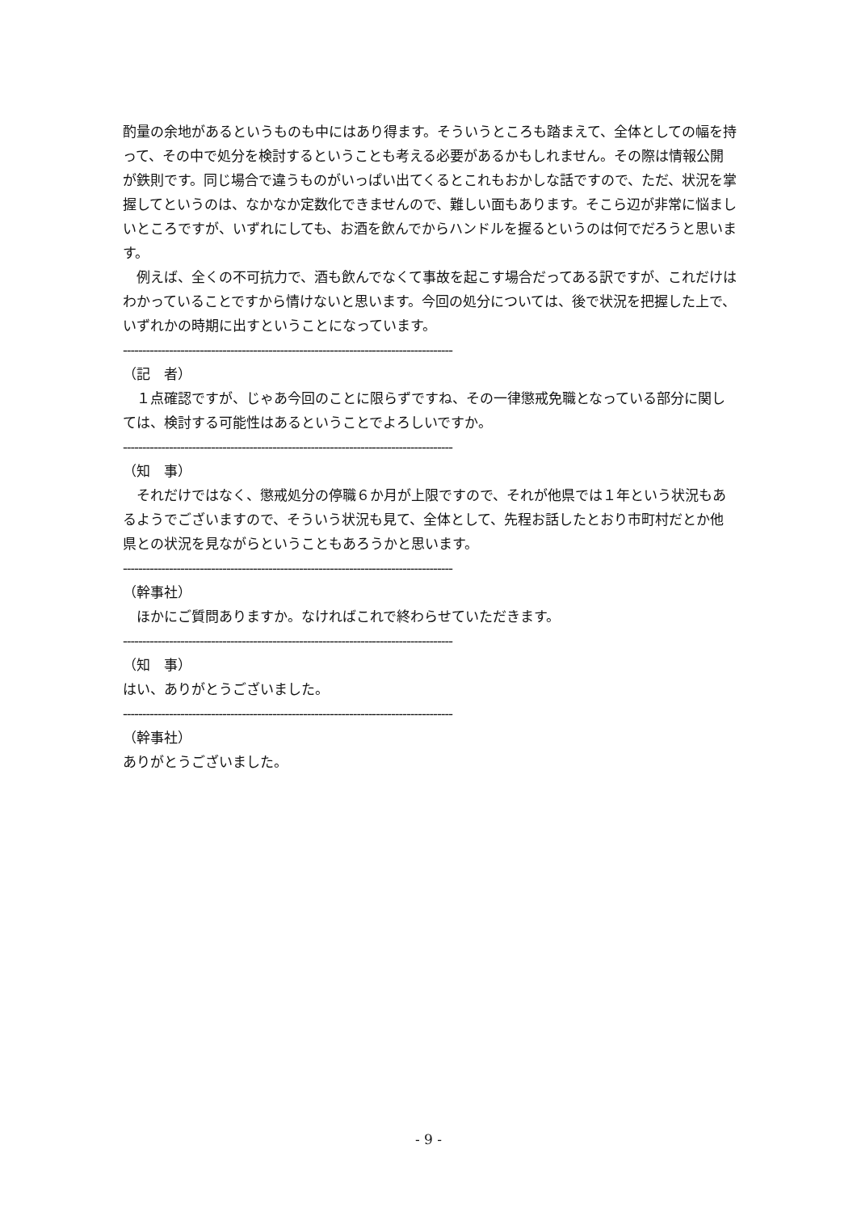酌量の余地があるというものも中にはあり得ます。そういうところも踏まえて、全体としての幅を持って、その中で処分を検討するということも考える必要があるかもしれません。その際は情報公開が鉄則です。同じ場合で違うものがいっぱい出てくるとこれもおかしな話ですので、ただ、状況を掌握してというのは、なかなか定数化できませんので、難しい面もあります。そこら辺が非常に悩ましいところですが、いずれにしても、お酒を飲んでからハンドルを握るというのは何でだろうと思います。
　例えば、全くの不可抗力で、酒も飲んでなくて事故を起こす場合だってある訳ですが、これだけはわかっていることですから情けないと思います。今回の処分については、後で状況を把握した上で、いずれかの時期に出すということになっています。
--------------------------------------------------------------------------------------
（記　者）
　１点確認ですが、じゃあ今回のことに限らずですね、その一律懲戒免職となっている部分に関しては、検討する可能性はあるということでよろしいですか。
--------------------------------------------------------------------------------------
（知　事）
　それだけではなく、懲戒処分の停職６か月が上限ですので、それが他県では１年という状況もあるようでございますので、そういう状況も見て、全体として、先程お話したとおり市町村だとか他県との状況を見ながらということもあろうかと思います。
--------------------------------------------------------------------------------------
（幹事社）
　ほかにご質問ありますか。なければこれで終わらせていただきます。
--------------------------------------------------------------------------------------
（知　事）
はい、ありがとうございました。
--------------------------------------------------------------------------------------
（幹事社）
ありがとうございました。
- 9 -